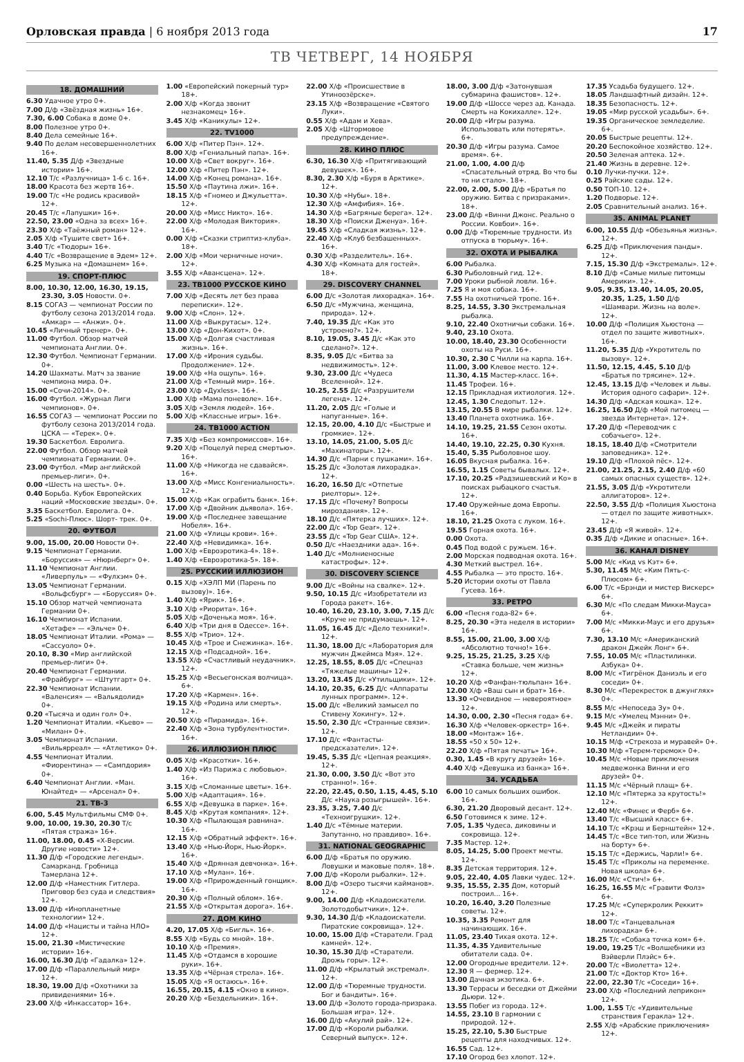Орловская правда | 6 ноября 2013 года 17
ТВ ЧЕТВЕРГ, 14 НОЯБРЯ
18. ДОМАШНИЙ
6.30 Удачное утро 0+.
7.00 Д/ф «Звёздная жизнь» 16+.
7.30, 6.00 Собака в доме 0+.
8.00 Полезное утро 0+.
8.40 Дела семейные 16+.
9.40 По делам несовершеннолетних 16+.
11.40, 5.35 Д/ф «Звездные истории» 16+.
12.10 Т/с «Разлучница» 1-6 с. 16+.
18.00 Красота без жертв 16+.
19.00 Т/с «Не родись красивой» 12+.
20.45 Т/с «Лапушки» 16+.
22.50, 23.00 «Одна за всех» 16+.
23.30 Х/ф «Таёжный роман» 12+.
2.05 Х/ф «Тушите свет» 16+.
3.40 Т/с «Тюдоры» 16+.
4.40 Т/с «Возвращение в Эдем» 12+.
6.25 Музыка на «Домашнем» 16+.
19. СПОРТ-ПЛЮС
8.00, 10.30, 12.00, 16.30, 19.15, 23.30, 3.05 Новости. 0+.
8.15 СОГАЗ — чемпионат России по футболу сезона 2013/2014 года. «Амкар» — «Анжи». 0+.
10.45 «Личный тренер». 0+.
11.00 Футбол. Обзор матчей чемпионата Англии. 0+.
12.30 Футбол. Чемпионат Германии. 0+.
14.20 Шахматы. Матч за звание чемпиона мира. 0+.
15.00 «Сочи-2014». 0+.
16.00 Футбол. «Журнал Лиги чемпионов». 0+.
16.55 СОГАЗ — чемпионат России по футболу сезона 2013/2014 года. ЦСКА — «Терек». 0+.
19.30 Баскетбол. Евролига.
22.00 Футбол. Обзор матчей чемпионата Германии. 0+.
23.00 Футбол. «Мир английской премьер-лиги». 0+.
0.00 «Шесть на шесть». 0+.
0.40 Борьба. Кубок Европейских наций «Московские звезды». 0+.
3.35 Баскетбол. Евролига. 0+.
5.25 «Sochi-Плюс». Шорт- трек. 0+.
20. ФУТБОЛ
9.00, 15.00, 20.00 Новости 0+.
9.15 Чемпионат Германии. «Боруссия» — «Нюрнберг» 0+.
11.10 Чемпионат Англии. «Ливерпуль» — «Фулхэм» 0+.
13.05 Чемпионат Германии. «Вольфсбург» — «Боруссия» 0+.
15.10 Обзор матчей чемпионата Германии 0+.
16.10 Чемпионат Испании. «Хетафе» — «Эльче» 0+.
18.05 Чемпионат Италии. «Рома» — «Сассуоло» 0+.
20.10, 8.30 «Мир английской премьер-лиги» 0+.
20.40 Чемпионат Германии. «Фрайбург» — «Штутгарт» 0+.
22.30 Чемпионат Испании. «Валенсия» — «Вальядолид» 0+.
0.20 «Тысяча и один гол» 0+.
1.20 Чемпионат Италии. «Кьево» — «Милан» 0+.
3.05 Чемпионат Испании. «Вильярреал» — «Атлетико» 0+.
4.55 Чемпионат Италии. «Фиорентина» — «Сампдория» 0+.
6.40 Чемпионат Англии. «Ман. Юнайтед» — «Арсенал» 0+.
21. ТВ-3
6.00, 5.45 Мультфильмы СМФ 0+.
9.00, 10.00, 19.30, 20.30 Т/с «Пятая стража» 16+.
11.00, 18.00, 0.45 «Х-Версии. Другие новости» 12+.
11.30 Д/ф «Городские легенды». Самарканд. Гробница Тамерлана 12+.
12.00 Д/ф «Наместник Гитлера. Приговор без суда и следствия» 12+.
13.00 Д/ф «Инопланетные технологии» 12+.
14.00 Д/ф «Нацисты и тайна НЛО» 12+.
15.00, 21.30 «Мистические истории» 16+.
16.00, 16.30 Д/ф «Гадалка» 12+.
17.00 Д/ф «Параллельный мир» 12+.
18.30, 19.00 Д/ф «Охотники за привидениями» 16+.
23.00 Х/ф «Инкассатор» 16+.
1.00 «Европейский покерный тур» 18+.
2.00 Х/ф «Когда звонит незнакомец» 16+.
3.45 Х/ф «Каникулы» 12+.
22. TV1000
6.00 Х/ф «Питер Пэн». 12+.
8.00 Х/ф «Гениальный папа». 16+.
10.00 Х/ф «Свет вокруг». 16+.
12.00 Х/ф «Питер Пэн». 12+.
14.00 Х/ф «Конец романа». 16+.
15.50 Х/ф «Паутина лжи». 16+.
18.15 Х/ф «Гномео и Джульетта». 12+.
20.00 Х/ф «Мисс Никто». 16+.
22.00 Х/ф «Молодая Виктория». 16+.
0.00 Х/ф «Сказки стриптиз-клуба». 18+.
2.00 Х/ф «Мои черничные ночи». 12+.
3.55 Х/ф «Авансцена». 12+.
23. ТВ1000 РУССКОЕ КИНО
7.00 Х/ф «Десять лет без права переписки». 12+.
9.00 Х/ф «Слон». 12+.
11.00 Х/ф «Выкрутасы». 12+.
13.00 Х/ф «Дон-Кихот». 0+.
15.00 Х/ф «Долгая счастливая жизнь». 16+.
17.00 Х/ф «Ирония судьбы. Продолжение». 12+.
19.00 Х/ф «На ощупь». 16+.
21.00 Х/ф «Темный мир». 16+.
23.00 Х/ф «Духless». 16+.
1.00 Х/ф «Мама поневоле». 16+.
3.05 Х/ф «Земля людей». 16+.
5.00 Х/ф «Классные игры». 16+.
24. ТВ1000 ACTION
7.35 Х/ф «Без компромиссов». 16+.
9.20 Х/ф «Поцелуй перед смертью». 16+.
11.00 Х/ф «Никогда не сдавайся». 16+.
13.00 Х/ф «Мисс Конгениальность». 12+.
15.00 Х/ф «Как ограбить банк». 16+.
17.00 Х/ф «Двойник дьявола». 16+.
19.00 Х/ф «Последнее завещание Нобеля». 16+.
21.00 Х/ф «Улицы крови». 16+.
22.40 Х/ф «Невидимка». 16+.
1.00 Х/ф «Евроэротика-4». 18+.
1.40 Х/ф «Евроэротика-5». 18+.
25. РУССКИЙ ИЛЛЮЗИОН
0.15 Х/ф «ХЭЛП МИ (Парень по вызову)». 16+.
1.40 Х/ф «Ярик». 16+.
3.10 Х/ф «Риорита». 16+.
5.05 Х/ф «Доченька моя». 16+.
6.40 Х/ф «Три дня в Одессе». 16+.
8.55 Х/ф «Трио». 12+.
10.45 Х/ф «Трое и Снежинка». 16+.
12.15 Х/ф «Подсадной». 16+.
13.55 Х/ф «Счастливый неудачник». 12+.
15.25 Х/ф «Весьегонская волчица». 6+.
17.20 Х/ф «Кармен». 16+.
19.15 Х/ф «Родина или смерть». 12+.
20.50 Х/ф «Пирамида». 16+.
22.40 Х/ф «Зона турбулентности». 16+.
26. ИЛЛЮЗИОН ПЛЮС
0.05 Х/ф «Красотки». 16+.
1.40 Х/ф «Из Парижа с любовью». 16+.
3.15 Х/ф «Сломанные цветы». 16+.
5.00 Х/ф «Адаптация». 16+.
6.55 Х/ф «Девушка в парке». 16+.
8.45 Х/ф «Крутая компания». 12+.
10.30 Х/ф «Пылающая равнина». 16+.
12.15 Х/ф «Обратный эффект». 16+.
13.40 Х/ф «Нью-Йорк, Нью-Йорк». 16+.
15.40 Х/ф «Дрянная девчонка». 16+.
17.10 Х/ф «Мулан». 16+.
19.00 Х/ф «Прирожденный гонщик». 16+.
20.30 Х/ф «Полный облом». 16+.
21.55 Х/ф «Открытая дорога». 16+.
27. ДОМ КИНО
4.20, 17.05 Х/ф «Бигль». 16+.
8.55 Х/ф «Будь со мной». 18+.
10.10 Х/ф «Премия».
11.45 Х/ф «Отдамся в хорошие руки». 16+.
13.35 Х/ф «Чёрная стрела». 16+.
15.05 Х/ф «Я остаюсь». 16+.
16.55, 20.15, 4.15 «Окно в кино».
20.20 Х/ф «Бездельники». 16+.
22.00 Х/ф «Происшествие в Утиноозёрске».
23.15 Х/ф «Возвращение «Святого Луки».
0.55 Х/ф «Адам и Хева».
2.05 Х/ф «Штормовое предупреждение».
28. КИНО ПЛЮС
6.30, 16.30 Х/ф «Притягивающий девушек». 16+.
8.30, 2.30 Х/ф «Буря в Арктике». 12+.
10.30 Х/ф «Нубы». 18+.
12.30 Х/ф «Амфибия». 16+.
14.30 Х/ф «Багряные берега». 12+.
18.30 Х/ф «Поиски Дженуа». 16+.
19.45 Х/ф «Сладкая жизнь». 12+.
22.40 Х/ф «Клуб безбашенных». 16+.
0.30 Х/ф «Разделитель». 16+.
4.30 Х/ф «Комната для гостей». 18+.
29. DISCOVERY CHANNEL
6.00 Д/с «Золотая лихорадка». 16+.
6.50 Д/с «Мужчина, женщина, природа». 12+.
7.40, 19.35 Д/с «Как это устроено?». 12+.
8.10, 19.05, 3.45 Д/с «Как это сделано?». 12+.
8.35, 9.05 Д/с «Битва за недвижимость». 12+.
9.30, 23.00 Д/с «Чудеса Вселенной». 12+.
10.25, 2.55 Д/с «Разрушители легенд». 12+.
11.20, 2.05 Д/с «Голые и напуганные». 16+.
12.15, 20.00, 4.10 Д/с «Быстрые и громкие». 12+.
13.10, 14.05, 21.00, 5.05 Д/с «Махинаторы». 12+.
14.30 Д/с «Парни с пушками». 16+.
15.25 Д/с «Золотая лихорадка». 12+.
16.20, 16.50 Д/с «Отпетые риелторы». 12+.
17.15 Д/с «Почему? Вопросы мироздания». 12+.
18.10 Д/с «Пятерка лучших». 12+.
22.00 Д/с «Top Gear». 12+.
23.55 Д/с «Top Gear США». 12+.
0.50 Д/с «Наездники ада». 16+.
1.40 Д/с «Молниеносные катастрофы». 12+.
30. DISCOVERY SCIENCE
9.00 Д/с «Войны на свалке». 12+.
9.50, 10.15 Д/с «Изобретатели из Города ракет». 16+.
10.40, 16.20, 23.10, 3.00, 7.15 Д/с «Круче не придумаешь». 12+.
11.05, 16.45 Д/с «Дело техники!». 12+.
11.30, 18.00 Д/с «Лаборатория для мужчин Джеймса Мэя». 12+.
12.25, 18.55, 8.05 Д/с «Спецназ «Тяжелые машины» 12+.
13.20, 13.45 Д/с «Утильщики». 12+.
14.10, 20.35, 6.25 Д/с «Аппараты лунных программ». 12+.
15.00 Д/с «Великий замысел по Стивену Хокингу». 12+.
15.50, 2.30 Д/с «Странные связи». 12+.
17.10 Д/с «Фантасты-предсказатели». 12+.
19.45, 5.35 Д/с «Цепная реакция». 12+.
21.30, 0.00, 3.50 Д/с «Вот это странно!». 16+.
22.20, 22.45, 0.50, 1.15, 4.45, 5.10 Д/с «Наука розыгрышей». 16+.
23.35, 3.25, 7.40 Д/с «Техноигрушки». 12+.
1.40 Д/с «Тёмные материи. Запутанно, но правдиво». 16+.
31. NATIONAL GEOGRAPHIC
6.00 Д/ф «Братья по оружию. Ловушки и маковые поля». 18+.
7.00 Д/ф «Короли рыбалки». 12+.
8.00 Д/ф «Озеро тысячи кайманов». 12+.
9.00, 14.00 Д/ф «Кладоискатели. Золотодобытчики». 12+.
9.30, 14.30 Д/ф «Кладоискатели. Пиратские сокровища». 12+.
10.00, 15.00 Д/ф «Старатели. Град камней». 12+.
10.30, 15.30 Д/ф «Старатели. Дрожь горы». 12+.
11.00 Д/ф «Крылатый экстремал». 12+.
12.00 Д/ф «Тюремные трудности. Бог и бандиты». 16+.
13.00 Д/ф «Золото города-призрака. Большая игра». 12+.
16.00 Д/ф «Акулий рай». 12+.
17.00 Д/ф «Короли рыбалки. Северный выпуск». 12+.
18.00, 3.00 Д/ф «Затонувшая субмарина фашистов». 12+.
19.00 Д/ф «Шоссе через ад. Канада. Смерть на Кокихалле». 12+.
20.00 Д/ф «Игры разума. Использовать или потерять». 6+.
20.30 Д/ф «Игры разума. Самое время». 6+.
21.00, 1.00, 4.00 Д/ф «Спасательный отряд. Во что бы то ни стало». 18+.
22.00, 2.00, 5.00 Д/ф «Братья по оружию. Битва с призраками». 18+.
23.00 Д/ф «Винни Джонс. Реально о России. Ковбои». 16+.
0.00 Д/ф «Тюремные трудности. Из отпуска в тюрьму». 16+.
32. ОХОТА И РЫБАЛКА
6.00 Рыбалка.
6.30 Рыболовный гид. 12+.
7.00 Уроки рыбной ловли. 16+.
7.25 Я и моя собака. 16+.
7.55 На охотничьей тропе. 16+.
8.25, 14.55, 3.30 Экстремальная рыбалка.
9.10, 22.40 Охотничьи собаки. 16+.
9.40, 23.10 Охота.
10.00, 18.40, 23.30 Особенности охоты на Руси. 16+.
10.30, 2.30 С Чилли на карпа. 16+.
11.00, 3.00 Клевое место. 12+.
11.30, 4.15 Мастер-класс. 16+.
11.45 Трофеи. 16+.
12.15 Прикладная ихтиология. 12+.
12.45, 1.30 Следопыт. 12+.
13.15, 20.55 В мире рыбалки. 12+.
13.40 Планета охотника. 16+.
14.10, 19.25, 21.55 Сезон охоты. 16+.
14.40, 19.10, 22.25, 0.30 Кухня.
15.40, 5.35 Рыболовное шоу.
16.05 Вкусная рыбалка. 16+.
16.55, 1.15 Советы бывалых. 12+.
17.10, 20.25 «Радзишевский и Ко» в поисках рыбацкого счастья. 12+.
17.40 Оружейные дома Европы. 16+.
18.10, 21.25 Охота с луком. 16+.
19.55 Горная охота. 16+.
0.00 Охота.
0.45 Под водой с ружьем. 16+.
2.00 Морская подводная охота. 16+.
4.30 Меткий выстрел. 16+.
4.55 Рыбалка — это просто. 16+.
5.20 Истории охоты от Павла Гусева. 16+.
33. РЕТРО
6.00 «Песня года-82» 6+.
8.25, 20.30 «Эта неделя в истории» 16+.
8.55, 15.00, 21.00, 3.00 Х/ф «Абсолютно точно!» 16+.
9.25, 15.25, 21.25, 3.25 Х/ф «Ставка больше, чем жизнь» 12+.
10.20 Х/ф «Фанфан-тюльпан» 16+.
12.00 Х/ф «Ваш сын и брат» 16+.
13.30 «Очевидное — невероятное» 12+.
14.30, 0.00, 2.30 «Песня года» 6+.
16.30 Х/ф «Человек-оркестр» 16+.
18.00 «Монтаж» 16+.
18.55 «50 х 50» 12+.
22.20 Х/ф «Пятая печать» 16+.
0.30, 1.45 «В кругу друзей» 16+.
4.40 Х/ф «Девушка из банка» 16+.
34. УСАДЬБА
6.00 10 самых больших ошибок. 16+.
6.30, 21.20 Дворовый десант. 12+.
6.50 Готовимся к зиме. 12+.
7.05, 1.35 Чудеса, диковины и сокровища. 12+.
7.35 Мастер. 12+.
8.05, 14.25, 5.00 Проект мечты. 12+.
8.35 Детская территория. 12+.
9.05, 22.40, 4.05 Лавки чудес. 12+.
9.35, 15.55, 2.35 Дом, который построил... 16+.
10.20, 16.40, 3.20 Полезные советы. 12+.
10.35, 3.35 Ремонт для начинающих. 16+.
11.05, 23.40 Тихая охота. 12+.
11.35, 4.35 Удивительные обитатели сада. 0+.
12.00 Огородные вредители. 12+.
12.30 Я — фермер. 12+.
13.00 Дачная экзотика. 6+.
13.30 Террасы и беседки от Джейми Дьюри. 12+.
13.55 Побег из города. 12+.
14.55, 23.10 В гармонии с природой. 12+.
15.25, 22.10, 5.30 Быстрые рецепты для находчивых. 12+.
16.55 Сад. 12+.
17.10 Огород без хлопот. 12+.
17.35 Усадьба будущего. 12+.
18.05 Ландшафтный дизайн. 12+.
18.35 Безопасность. 12+.
19.05 «Мир русской усадьбы». 6+.
19.35 Органическое земледелие. 6+.
20.05 Быстрые рецепты. 12+.
20.20 Беспокойное хозяйство. 12+.
20.50 Зеленая аптека. 12+.
21.40 Жизнь в деревне. 12+.
0.10 Лучки-пучки. 12+.
0.25 Райские сады. 12+.
0.50 ТОП-10. 12+.
1.20 Подворье. 12+.
2.05 Сравнительный анализ. 16+.
35. ANIMAL PLANET
6.00, 10.55 Д/ф «Обезьянья жизнь». 12+.
6.25 Д/ф «Приключения панды». 12+.
7.15, 15.30 Д/ф «Экстремалы». 12+.
8.10 Д/ф «Самые милые питомцы Америки». 12+.
9.05, 9.35, 13.40, 14.05, 20.05, 20.35, 1.25, 1.50 Д/ф «Шамвари. Жизнь на воле». 12+.
10.00 Д/ф «Полиция Хьюстона — отдел по защите животных». 16+.
11.20, 5.35 Д/ф «Укротитель по вызову». 12+.
11.50, 12.15, 4.45, 5.10 Д/ф «Братья по трясине». 12+.
12.45, 13.15 Д/ф «Человек и львы. История одного сафари». 12+.
14.30 Д/ф «Адская кошка». 12+.
16.25, 16.50 Д/ф «Мой питомец — звезда Интернета». 12+.
17.20 Д/ф «Переводчик с собачьего». 12+.
18.15, 18.40 Д/ф «Смотрители заповедника». 12+.
19.10 Д/ф «Плохой пёс». 12+.
21.00, 21.25, 2.15, 2.40 Д/ф «60 самых опасных существ». 12+.
21.55, 3.05 Д/ф «Укротители аллигаторов». 12+.
22.50, 3.55 Д/ф «Полиция Хьюстона — отдел по защите животных». 12+.
23.45 Д/ф «Я живой». 12+.
0.35 Д/ф «Дикие и опасные». 16+.
36. КАНАЛ DISNEY
5.00 М/с «Кид vs Кэт» 6+.
5.30, 11.45 М/с «Ким Пять-с-Плюсом» 6+.
6.00 Т/с «Брэнди и мистер Вискерс» 6+.
6.30 М/с «По следам Микки-Мауса» 6+.
7.00 М/с «Микки-Маус и его друзья» 6+.
7.30, 13.10 М/с «Американский дракон Джейк Лонг» 6+.
7.55, 10.05 М/с «Пластилинки. Азбука» 0+.
8.00 М/с «Тигрёнок Даниэль и его соседи» 0+.
8.30 М/с «Перекресток в джунглях» 0+.
8.55 М/с «Непоседа Зу» 0+.
9.15 М/с «Умелец Мэнни» 0+.
9.45 М/с «Джейк и пираты Нетландии» 0+.
10.15 М/ф «Стрекоза и муравей» 0+.
10.30 М/ф «Терем-теремок» 0+.
10.45 М/с «Новые приключения медвежонка Винни и его друзей» 0+.
11.15 М/с «Чёрный плащ» 6+.
12.10 М/с «Пятерка за крутость!» 12+.
12.40 М/с «Финес и Ферб» 6+.
13.40 Т/с «Высший класс» 6+.
14.10 Т/с «Крэш и Бернштейн» 12+.
14.45 Т/с «Все тип-топ, или Жизнь на борту» 6+.
15.15 Т/с «Держись, Чарли!» 6+.
15.45 Т/с «Приколы на переменке. Новая школа» 6+.
16.00 М/с «Стич!» 6+.
16.25, 16.55 М/с «Гравити Фолз» 6+.
17.25 М/с «Суперкролик Реккит» 12+.
18.00 Т/с «Танцевальная лихорадка» 6+.
18.25 Т/с «Собака точка ком» 6+.
19.00, 19.25 Т/с «Волшебники из Вэйверли Плэйс» 6+.
20.00 Т/с «Виолетта» 12+.
21.00 Т/с «Доктор Кто» 16+.
22.00, 22.30 Т/с «Соседи» 16+.
23.00 Х/ф «Последний леприкон» 12+.
1.00, 1.55 Т/с «Удивительные странствия Геракла» 12+.
2.55 Х/ф «Арабские приключения» 12+.